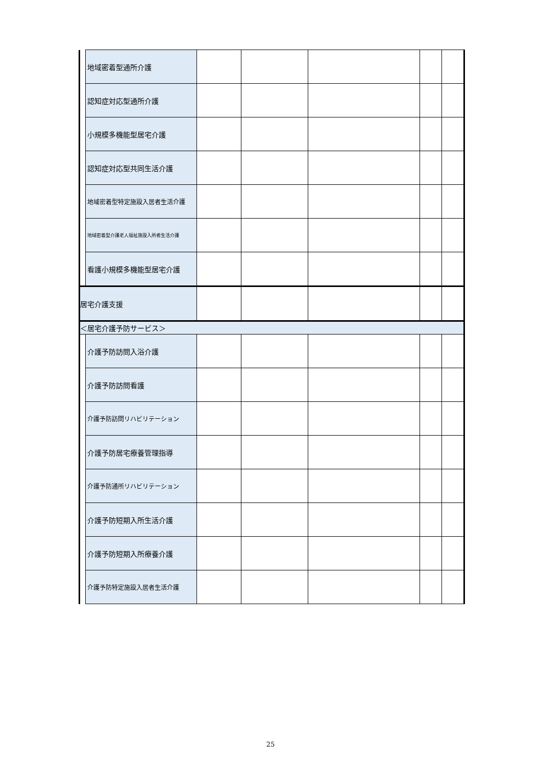| | 地域密着型通所介護 | | | | | |
| | 認知症対応型通所介護 | | | | | |
| | 小規模多機能型居宅介護 | | | | | |
| | 認知症対応型共同生活介護 | | | | | |
| | 地域密着型特定施設入居者生活介護 | | | | | |
| | 地域密着型介護老人福祉施設入所者生活介護 | | | | | |
| | 看護小規模多機能型居宅介護 | | | | | |
| 居宅介護支援 | | | | | | |
| ＜居宅介護予防サービス＞ | | | | | | |
| | 介護予防訪問入浴介護 | | | | | |
| | 介護予防訪問看護 | | | | | |
| | 介護予防訪問リハビリテーション | | | | | |
| | 介護予防居宅療養管理指導 | | | | | |
| | 介護予防通所リハビリテーション | | | | | |
| | 介護予防短期入所生活介護 | | | | | |
| | 介護予防短期入所療養介護 | | | | | |
| | 介護予防特定施設入居者生活介護 | | | | | |
25